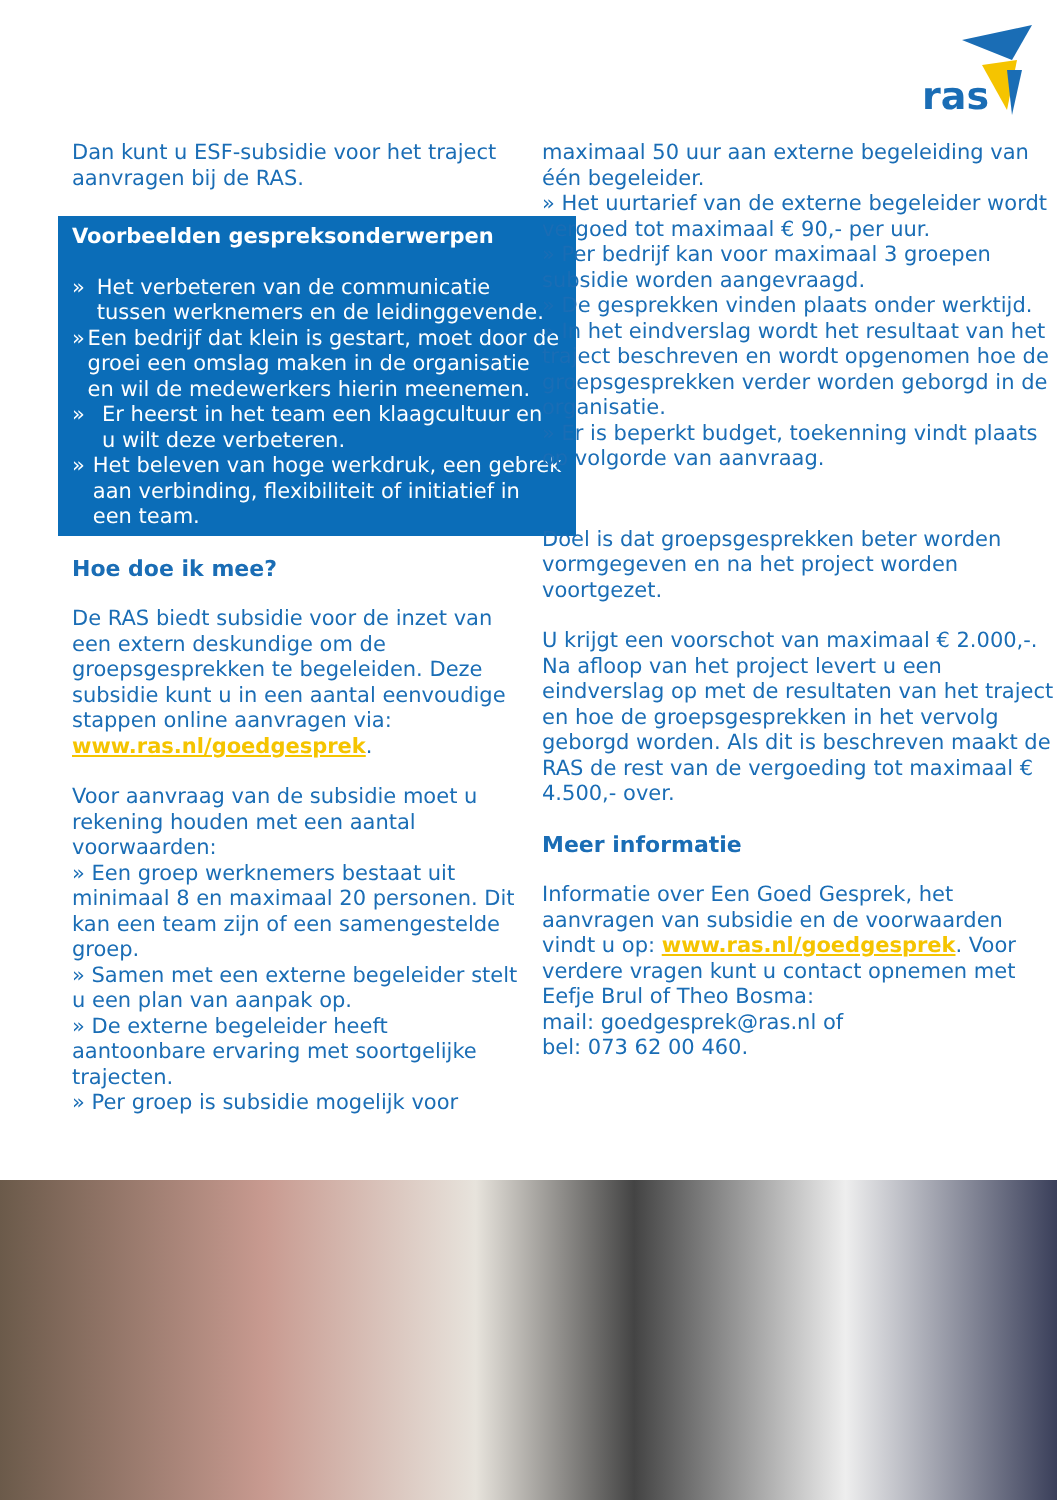ras
Dan kunt u ESF-subsidie voor het traject aanvragen bij de RAS.
Voorbeelden gespreksonderwerpen
» Het verbeteren van de communicatie tussen werknemers en de leidinggevende.
» Een bedrijf dat klein is gestart, moet door de groei een omslag maken in de organisatie en wil de medewerkers hierin meenemen.
» Er heerst in het team een klaagcultuur en u wilt deze verbeteren.
» Het beleven van hoge werkdruk, een gebrek aan verbinding, flexibiliteit of initiatief in een team.
Hoe doe ik mee?
De RAS biedt subsidie voor de inzet van een extern deskundige om de groepsgesprekken te begeleiden. Deze subsidie kunt u in een aantal eenvoudige stappen online aanvragen via: www.ras.nl/goedgesprek.
Voor aanvraag van de subsidie moet u rekening houden met een aantal voorwaarden:
» Een groep werknemers bestaat uit minimaal 8 en maximaal 20 personen. Dit kan een team zijn of een samengestelde groep.
» Samen met een externe begeleider stelt u een plan van aanpak op.
» De externe begeleider heeft aantoonbare ervaring met soortgelijke trajecten.
» Per groep is subsidie mogelijk voor
maximaal 50 uur aan externe begeleiding van één begeleider.
» Het uurtarief van de externe begeleider wordt vergoed tot maximaal € 90,- per uur.
» Per bedrijf kan voor maximaal 3 groepen subsidie worden aangevraagd.
» De gesprekken vinden plaats onder werktijd.
» In het eindverslag wordt het resultaat van het traject beschreven en wordt opgenomen hoe de groepsgesprekken verder worden geborgd in de organisatie.
» Er is beperkt budget, toekenning vindt plaats op volgorde van aanvraag.
Doel is dat groepsgesprekken beter worden vormgegeven en na het project worden voortgezet.
U krijgt een voorschot van maximaal € 2.000,-. Na afloop van het project levert u een eindverslag op met de resultaten van het traject en hoe de groepsgesprekken in het vervolg geborgd worden. Als dit is beschreven maakt de RAS de rest van de vergoeding tot maximaal € 4.500,- over.
Meer informatie
Informatie over Een Goed Gesprek, het aanvragen van subsidie en de voorwaarden vindt u op: www.ras.nl/goedgesprek. Voor verdere vragen kunt u contact opnemen met Eefje Brul of Theo Bosma:
mail: goedgesprek@ras.nl of
bel: 073 62 00 460.